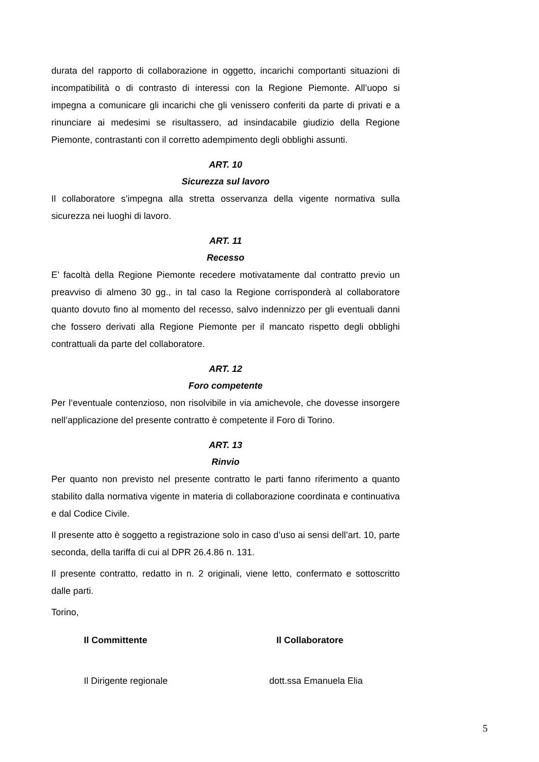durata del rapporto di collaborazione in oggetto, incarichi comportanti situazioni di incompatibilità o di contrasto di interessi con la Regione Piemonte. All’uopo si impegna a comunicare gli incarichi che gli venissero conferiti da parte di privati e a rinunciare ai medesimi se risultassero, ad insindacabile giudizio della Regione Piemonte, contrastanti con il corretto adempimento degli obblighi assunti.
ART. 10
Sicurezza sul lavoro
Il collaboratore s’impegna alla stretta osservanza della vigente normativa sulla sicurezza nei luoghi di lavoro.
ART. 11
Recesso
E’ facoltà della Regione Piemonte recedere motivatamente dal contratto previo un preavviso di almeno 30 gg., in tal caso la Regione corrisponderà al collaboratore quanto dovuto fino al momento del recesso, salvo indennizzo per gli eventuali danni che fossero derivati alla Regione Piemonte per il mancato rispetto degli obblighi contrattuali da parte del collaboratore.
ART. 12
Foro competente
Per l’eventuale contenzioso, non risolvibile in via amichevole, che dovesse insorgere nell’applicazione del presente contratto è competente il Foro di Torino.
ART. 13
Rinvio
Per quanto non previsto nel presente contratto le parti fanno riferimento a quanto stabilito dalla normativa vigente in materia di collaborazione coordinata e continuativa e dal Codice Civile.
Il presente atto è soggetto a registrazione solo in caso d’uso ai sensi dell’art. 10, parte seconda, della tariffa di cui al DPR 26.4.86 n. 131.
Il presente contratto, redatto in n. 2 originali, viene letto, confermato e sottoscritto dalle parti.
Torino,
Il Committente
Il Dirigente regionale
Il Collaboratore
dott.ssa Emanuela Elia
5